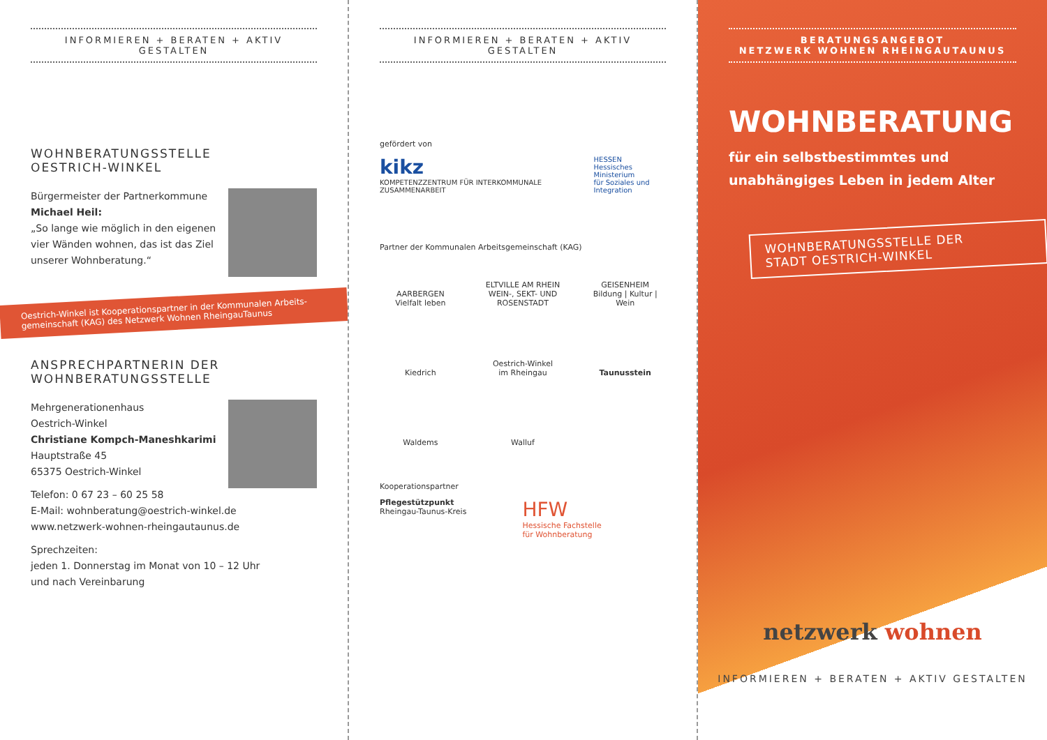INFORMIEREN + BERATEN + AKTIV GESTALTEN
WOHNBERATUNGSSTELLE
OESTRICH-WINKEL
Bürgermeister der Partnerkommune
Michael Heil:
„So lange wie möglich in den eigenen vier Wänden wohnen, das ist das Ziel unserer Wohnberatung.“
Oestrich-Winkel ist Kooperationspartner in der Kommunalen Arbeits-gemeinschaft (KAG) des Netzwerk Wohnen RheingauTaunus
ANSPRECHPARTNERIN DER
WOHNBERATUNGSSTELLE
Mehrgenerationenhaus
Oestrich-Winkel
Christiane Kompch-Maneshkarimi
Hauptstraße 45
65375 Oestrich-Winkel
Telefon: 0 67 23 – 60 25 58
E-Mail: wohnberatung@oestrich-winkel.de
www.netzwerk-wohnen-rheingautaunus.de
Sprechzeiten:
jeden 1. Donnerstag im Monat von 10 – 12 Uhr
und nach Vereinbarung
INFORMIEREN + BERATEN + AKTIV GESTALTEN
gefördert von
kikz
KOMPETENZZENTRUM FÜR INTERKOMMUNALE ZUSAMMENARBEIT
HESSEN
Hessisches Ministerium
für Soziales und Integration
Partner der Kommunalen Arbeitsgemeinschaft (KAG)
AARBERGEN
Vielfalt leben
ELTVILLE AM RHEIN
WEIN-, SEKT- UND ROSENSTADT
GEISENHEIM
Bildung | Kultur | Wein
Kiedrich
Oestrich-Winkel
im Rheingau
Taunusstein
Waldems
Walluf
Kooperationspartner
Pflegestützpunkt
Rheingau-Taunus-Kreis
HFW
Hessische Fachstelle
für Wohnberatung
BERATUNGSANGEBOT
NETZWERK WOHNEN RHEINGAUTAUNUS
WOHNBERATUNG
für ein selbstbestimmtes und unabhängiges Leben in jedem Alter
WOHNBERATUNGSSTELLE DER
STADT OESTRICH-WINKEL
netzwerk wohnen
INFORMIEREN + BERATEN + AKTIV GESTALTEN